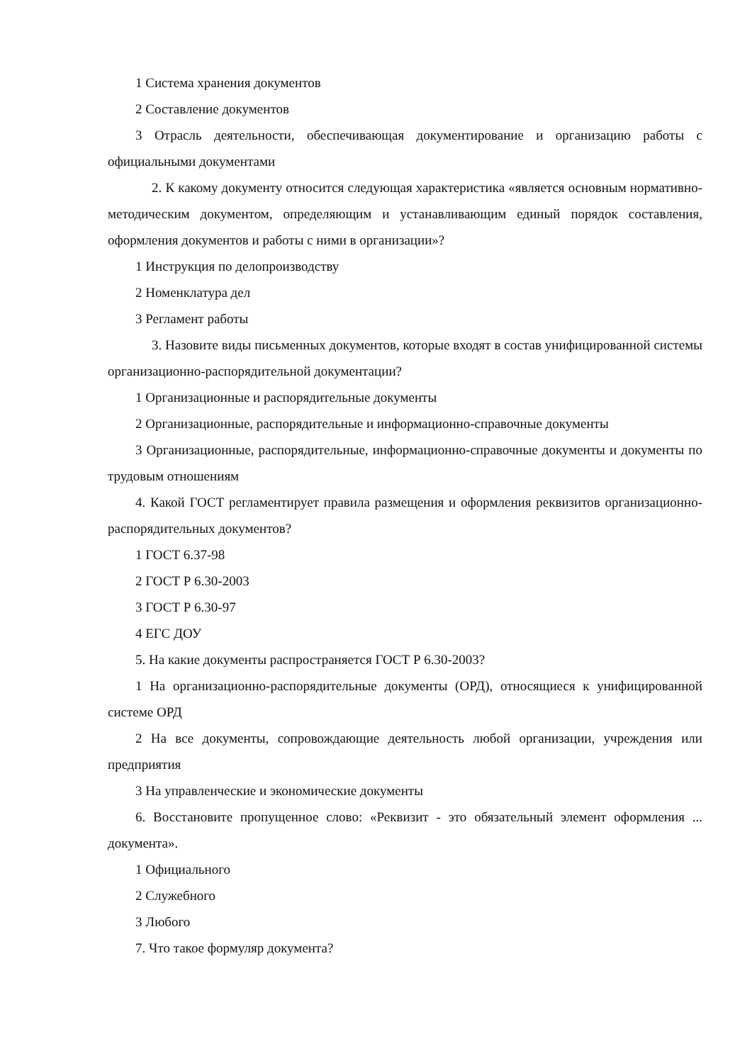1 Система хранения документов
2 Составление документов
3 Отрасль деятельности, обеспечивающая документирование и организацию работы с официальными документами
2. К какому документу относится следующая характеристика «является основным нормативно-методическим документом, определяющим и устанавливающим единый порядок составления, оформления документов и работы с ними в организации»?
1 Инструкция по делопроизводству
2 Номенклатура дел
3 Регламент работы
3. Назовите виды письменных документов, которые входят в состав унифицированной системы организационно-распорядительной документации?
1 Организационные и распорядительные документы
2 Организационные, распорядительные и информационно-справочные документы
3 Организационные, распорядительные, информационно-справочные документы и документы по трудовым отношениям
4. Какой ГОСТ регламентирует правила размещения и оформления реквизитов организационно-распорядительных документов?
1 ГОСТ 6.37-98
2 ГОСТ Р 6.30-2003
3 ГОСТ Р 6.30-97
4 ЕГС ДОУ
5. На какие документы распространяется ГОСТ Р 6.30-2003?
1 На организационно-распорядительные документы (ОРД), относящиеся к унифицированной системе ОРД
2 На все документы, сопровождающие деятельность любой организации, учреждения или предприятия
3 На управленческие и экономические документы
6. Восстановите пропущенное слово: «Реквизит - это обязательный элемент оформления ... документа».
1 Официального
2 Служебного
3 Любого
7. Что такое формуляр документа?